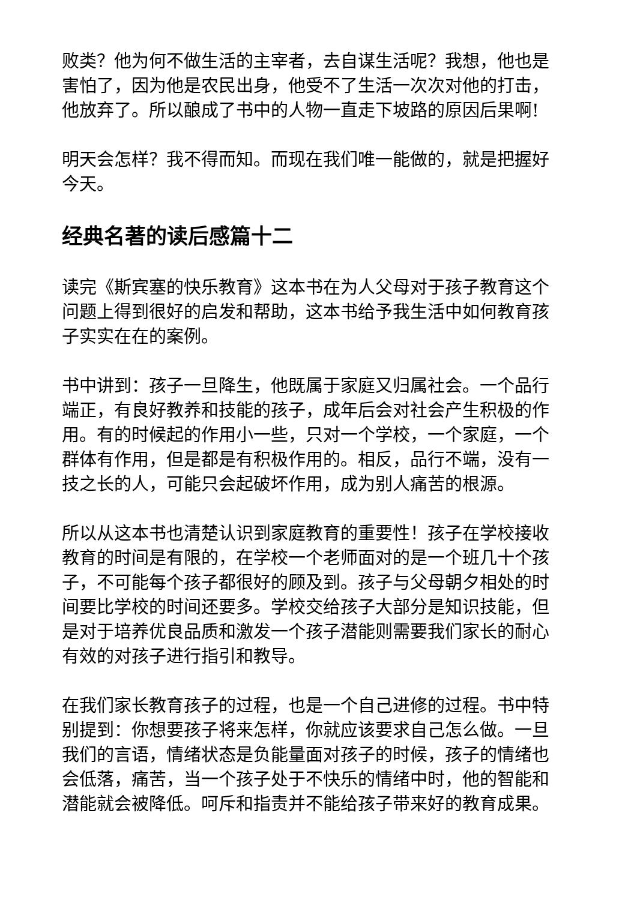败类？他为何不做生活的主宰者，去自谋生活呢？我想，他也是害怕了，因为他是农民出身，他受不了生活一次次对他的打击，他放弃了。所以酿成了书中的人物一直走下坡路的原因后果啊!
明天会怎样？我不得而知。而现在我们唯一能做的，就是把握好今天。
经典名著的读后感篇十二
读完《斯宾塞的快乐教育》这本书在为人父母对于孩子教育这个问题上得到很好的启发和帮助，这本书给予我生活中如何教育孩子实实在在的案例。
书中讲到：孩子一旦降生，他既属于家庭又归属社会。一个品行端正，有良好教养和技能的孩子，成年后会对社会产生积极的作用。有的时候起的作用小一些，只对一个学校，一个家庭，一个群体有作用，但是都是有积极作用的。相反，品行不端，没有一技之长的人，可能只会起破坏作用，成为别人痛苦的根源。
所以从这本书也清楚认识到家庭教育的重要性！孩子在学校接收教育的时间是有限的，在学校一个老师面对的是一个班几十个孩子，不可能每个孩子都很好的顾及到。孩子与父母朝夕相处的时间要比学校的时间还要多。学校交给孩子大部分是知识技能，但是对于培养优良品质和激发一个孩子潜能则需要我们家长的耐心有效的对孩子进行指引和教导。
在我们家长教育孩子的过程，也是一个自己进修的过程。书中特别提到：你想要孩子将来怎样，你就应该要求自己怎么做。一旦我们的言语，情绪状态是负能量面对孩子的时候，孩子的情绪也会低落，痛苦，当一个孩子处于不快乐的情绪中时，他的智能和潜能就会被降低。呵斥和指责并不能给孩子带来好的教育成果。